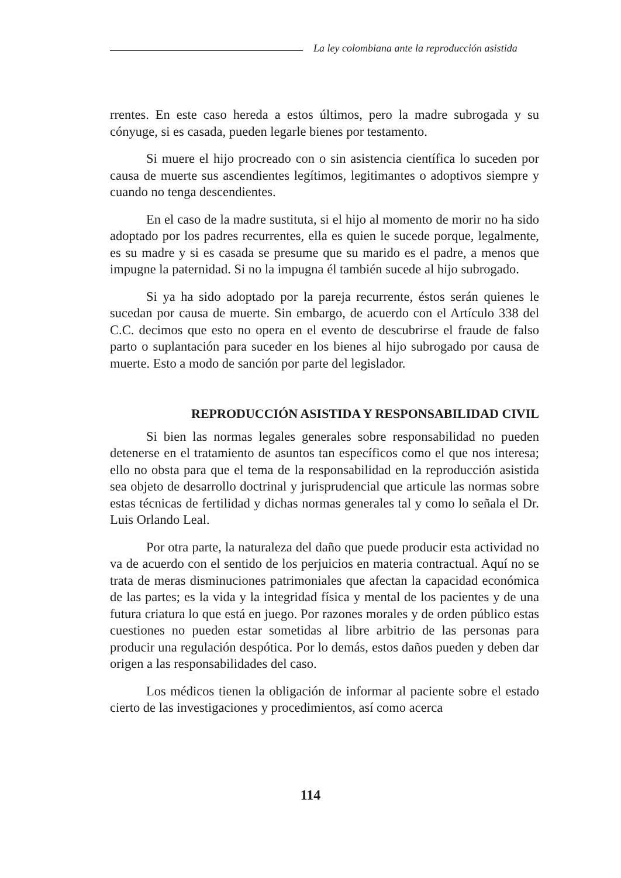La ley colombiana ante la reproducción asistida
rrentes. En este caso hereda a estos últimos, pero la madre subrogada y su cónyuge, si es casada, pueden legarle bienes por testamento.
Si muere el hijo procreado con o sin asistencia científica lo suceden por causa de muerte sus ascendientes legítimos, legitimantes o adoptivos siempre y cuando no tenga descendientes.
En el caso de la madre sustituta, si el hijo al momento de morir no ha sido adoptado por los padres recurrentes, ella es quien le sucede porque, legalmente, es su madre y si es casada se presume que su marido es el padre, a menos que impugne la paternidad. Si no la impugna él también sucede al hijo subrogado.
Si ya ha sido adoptado por la pareja recurrente, éstos serán quienes le sucedan por causa de muerte. Sin embargo, de acuerdo con el Artículo 338 del C.C. decimos que esto no opera en el evento de descubrirse el fraude de falso parto o suplantación para suceder en los bienes al hijo subrogado por causa de muerte. Esto a modo de sanción por parte del legislador.
REPRODUCCIÓN ASISTIDA Y RESPONSABILIDAD CIVIL
Si bien las normas legales generales sobre responsabilidad no pueden detenerse en el tratamiento de asuntos tan específicos como el que nos interesa; ello no obsta para que el tema de la responsabilidad en la reproducción asistida sea objeto de desarrollo doctrinal y jurisprudencial que articule las normas sobre estas técnicas de fertilidad y dichas normas generales tal y como lo señala el Dr. Luis Orlando Leal.
Por otra parte, la naturaleza del daño que puede producir esta actividad no va de acuerdo con el sentido de los perjuicios en materia contractual. Aquí no se trata de meras disminuciones patrimoniales que afectan la capacidad económica de las partes; es la vida y la integridad física y mental de los pacientes y de una futura criatura lo que está en juego. Por razones morales y de orden público estas cuestiones no pueden estar sometidas al libre arbitrio de las personas para producir una regulación despótica. Por lo demás, estos daños pueden y deben dar origen a las responsabilidades del caso.
Los médicos tienen la obligación de informar al paciente sobre el estado cierto de las investigaciones y procedimientos, así como acerca
114